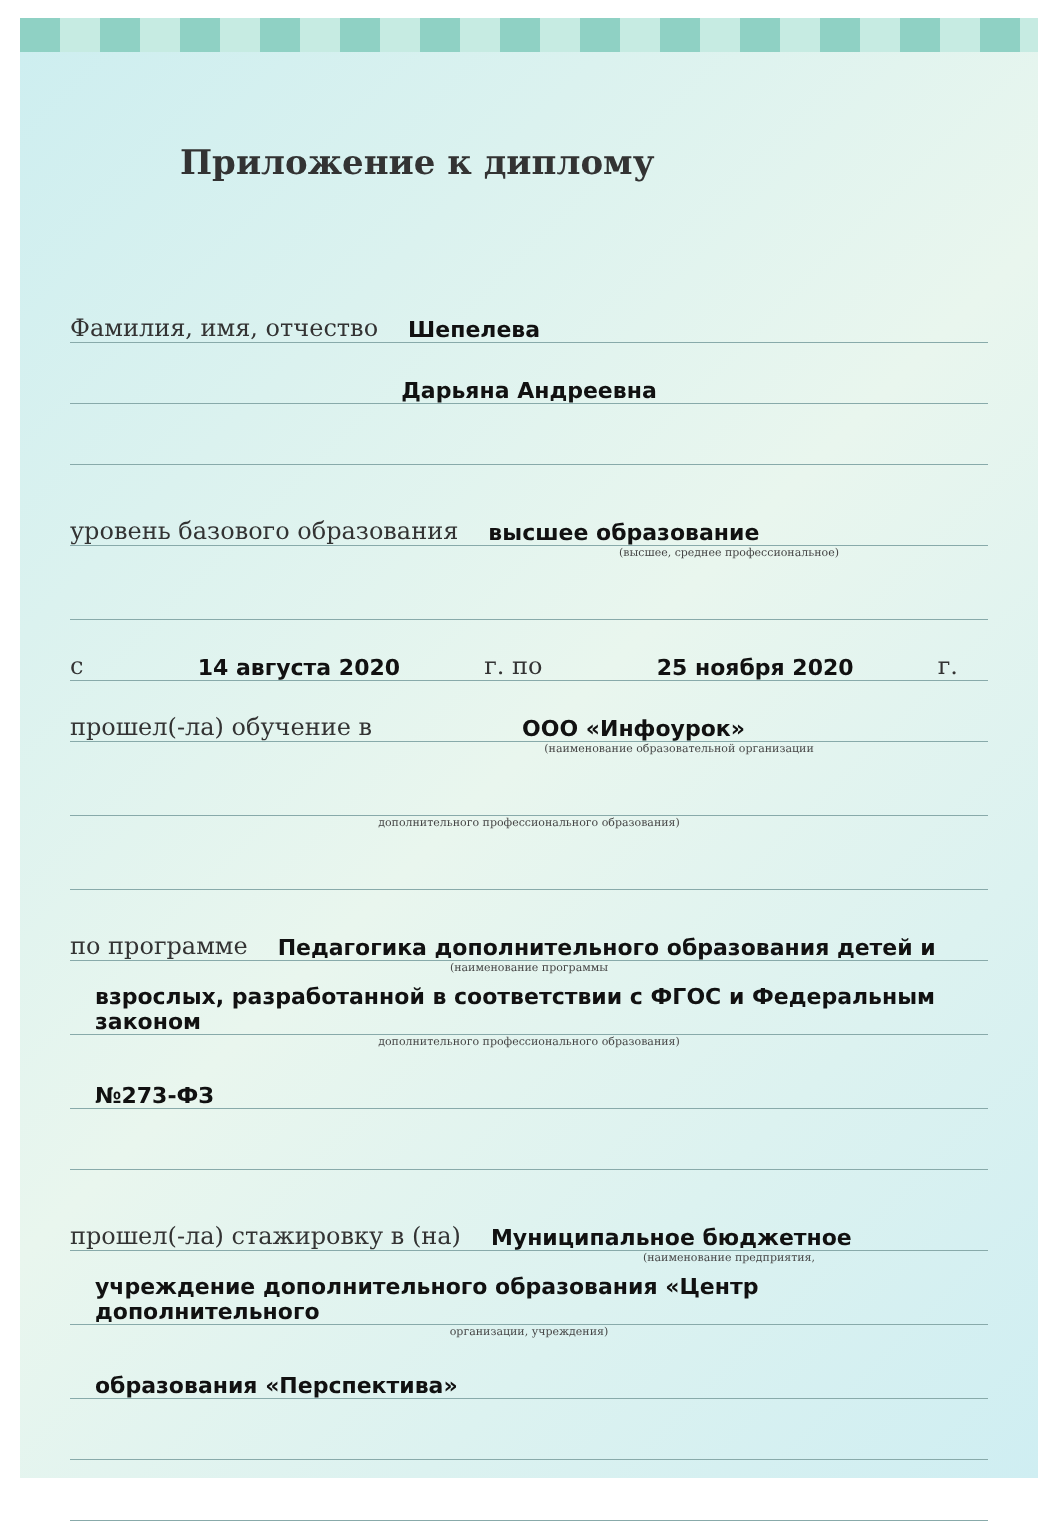Приложение к диплому
Фамилия, имя, отчество Шепелева
Дарьяна Андреевна
уровень базового образования высшее образование
(высшее, среднее профессиональное)
с 14 августа 2020 г. по 25 ноября 2020 г.
прошел(-ла) обучение в ООО «Инфоурок»
(наименование образовательной организации
дополнительного профессионального образования)
по программе Педагогика дополнительного образования детей и
(наименование программы
взрослых, разработанной в соответствии с ФГОС и Федеральным законом
дополнительного профессионального образования)
№273-ФЗ
прошел(-ла) стажировку в (на) Муниципальное бюджетное
(наименование предприятия,
учреждение дополнительного образования «Центр дополнительного
организации, учреждения)
образования «Перспектива»